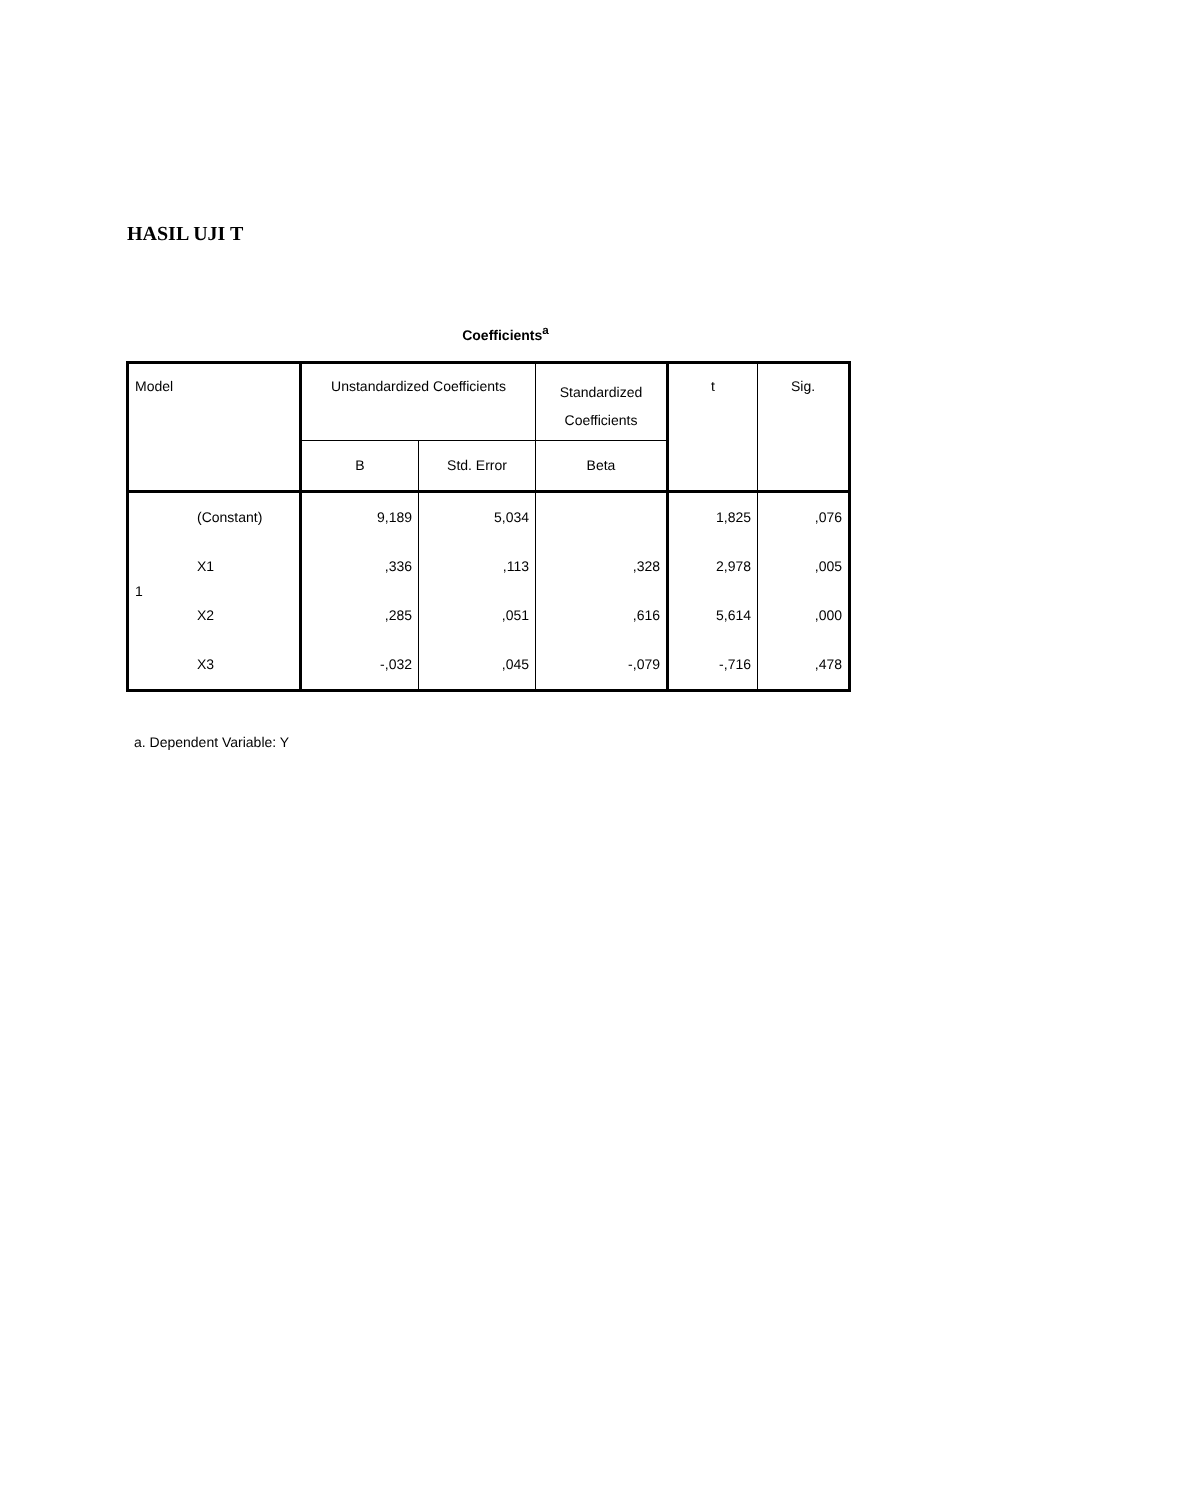HASIL UJI T
Coefficients<sup>a</sup>
| Model | | Unstandardized Coefficients | | Standardized Coefficients | t | Sig. |
| --- | --- | --- | --- | --- | --- | --- |
| | | B | Std. Error | Beta | | |
| 1 | (Constant) | 9,189 | 5,034 | | 1,825 | ,076 |
| | X1 | ,336 | ,113 | ,328 | 2,978 | ,005 |
| | X2 | ,285 | ,051 | ,616 | 5,614 | ,000 |
| | X3 | -,032 | ,045 | -,079 | -,716 | ,478 |
a. Dependent Variable: Y